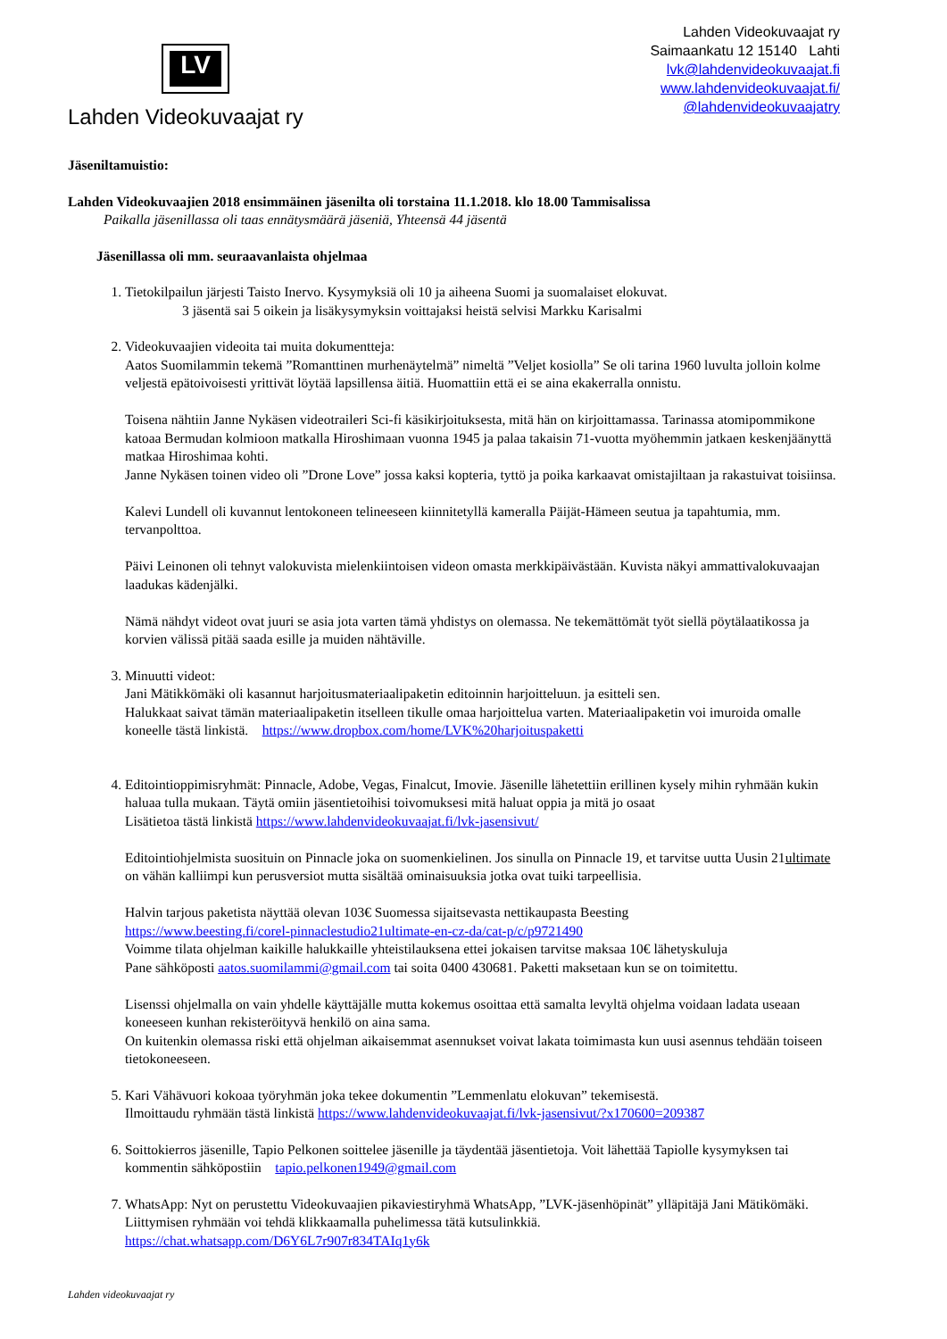LV
Lahden Videokuvaajat ry
Lahden Videokuvaajat ry
Saimaankatu 12 15140 Lahti
lvk@lahdenvideokuvaajat.fi
www.lahdenvideokuvaajat.fi/
@lahdenvideokuvaajatry
Jäseniltamuistio:
Lahden Videokuvaajien 2018 ensimmäinen jäsenilta oli torstaina 11.1.2018. klo 18.00 Tammisalissa
Paikalla jäsenillassa oli taas ennätysmäärä jäseniä, Yhteensä 44 jäsentä
Jäsenillassa oli mm. seuraavanlaista ohjelmaa
1. Tietokilpailun järjesti Taisto Inervo. Kysymyksiä oli 10 ja aiheena Suomi ja suomalaiset elokuvat.
3 jäsentä sai 5 oikein ja lisäkysymyksin voittajaksi heistä selvisi Markku Karisalmi
2. Videokuvaajien videoita tai muita dokumentteja:
Aatos Suomilammin tekemä ”Romanttinen murhenäytelmä” nimeltä ”Veljet kosiolla” Se oli tarina 1960 luvulta jolloin kolme veljestä epätoivoisesti yrittivät löytää lapsillensa äitiä. Huomattiin että ei se aina ekakerralla onnistu.
Toisena nähtiin Janne Nykäsen videotraileri Sci-fi käsikirjoituksesta, mitä hän on kirjoittamassa. Tarinassa atomipommikone katoaa Bermudan kolmioon matkalla Hiroshimaan vuonna 1945 ja palaa takaisin 71-vuotta myöhemmin jatkaen keskenjäänyttä matkaa Hiroshimaa kohti.
Janne Nykäsen toinen video oli ”Drone Love” jossa kaksi kopteria, tyttö ja poika karkaavat omistajiltaan ja rakastuivat toisiinsa.
Kalevi Lundell oli kuvannut lentokoneen telineeseen kiinnitetyllä kameralla Päijät-Hämeen seutua ja tapahtumia, mm. tervanpolttoa.
Päivi Leinonen oli tehnyt valokuvista mielenkiintoisen videon omasta merkkipäivästään. Kuvista näkyi ammattivalokuvaajan laadukas kädenjälki.
Nämä nähdyt videot ovat juuri se asia jota varten tämä yhdistys on olemassa. Ne tekemättömät työt siellä pöytälaatikossa ja korvien välissä pitää saada esille ja muiden nähtäville.
3. Minuutti videot:
Jani Mätikkömäki oli kasannut harjoitusmateriaalipaketin editoinnin harjoitteluun. ja esitteli sen.
Halukkaat saivat tämän materiaalipaketin itselleen tikulle omaa harjoittelua varten. Materiaalipaketin voi imuroida omalle koneelle tästä linkistä. https://www.dropbox.com/home/LVK%20harjoituspaketti
4. Editointioppimisryhmät: Pinnacle, Adobe, Vegas, Finalcut, Imovie. Jäsenille lähetettiin erillinen kysely mihin ryhmään kukin haluaa tulla mukaan. Täytä omiin jäsentietoihisi toivomuksesi mitä haluat oppia ja mitä jo osaat
Lisätietoa tästä linkistä https://www.lahdenvideokuvaajat.fi/lvk-jasensivut/
Editointiohjelmista suosituin on Pinnacle joka on suomenkielinen. Jos sinulla on Pinnacle 19, et tarvitse uutta Uusin 21ultimate on vähän kalliimpi kun perusversiot mutta sisältää ominaisuuksia jotka ovat tuiki tarpeellisia.
Halvin tarjous paketista näyttää olevan 103€ Suomessa sijaitsevasta nettikaupasta Beesting
https://www.beesting.fi/corel-pinnaclestudio21ultimate-en-cz-da/cat-p/c/p9721490
Voimme tilata ohjelman kaikille halukkaille yhteistilauksena ettei jokaisen tarvitse maksaa 10€ lähetyskuluja
Pane sähköposti aatos.suomilammi@gmail.com tai soita 0400 430681. Paketti maksetaan kun se on toimitettu.
Lisenssi ohjelmalla on vain yhdelle käyttäjälle mutta kokemus osoittaa että samalta levyltä ohjelma voidaan ladata useaan koneeseen kunhan rekisteröityvä henkilö on aina sama.
On kuitenkin olemassa riski että ohjelman aikaisemmat asennukset voivat lakata toimimasta kun uusi asennus tehdään toiseen tietokoneeseen.
5. Kari Vähävuori kokoaa työryhmän joka tekee dokumentin ”Lemmenlatu elokuvan” tekemisestä.
Ilmoittaudu ryhmään tästä linkistä https://www.lahdenvideokuvaajat.fi/lvk-jasensivut/?x170600=209387
6. Soittokierros jäsenille, Tapio Pelkonen soittelee jäsenille ja täydentää jäsentietoja. Voit lähettää Tapiolle kysymyksen tai kommentin sähköpostiin tapio.pelkonen1949@gmail.com
7. WhatsApp: Nyt on perustettu Videokuvaajien pikaviestiryhmä WhatsApp, ”LVK-jäsenhöpinät” ylläpitäjä Jani Mätikömäki. Liittymisen ryhmään voi tehdä klikkaamalla puhelimessa tätä kutsulinkkiä.
https://chat.whatsapp.com/D6Y6L7r907r834TAIq1y6k
Lahden videokuvaajat ry